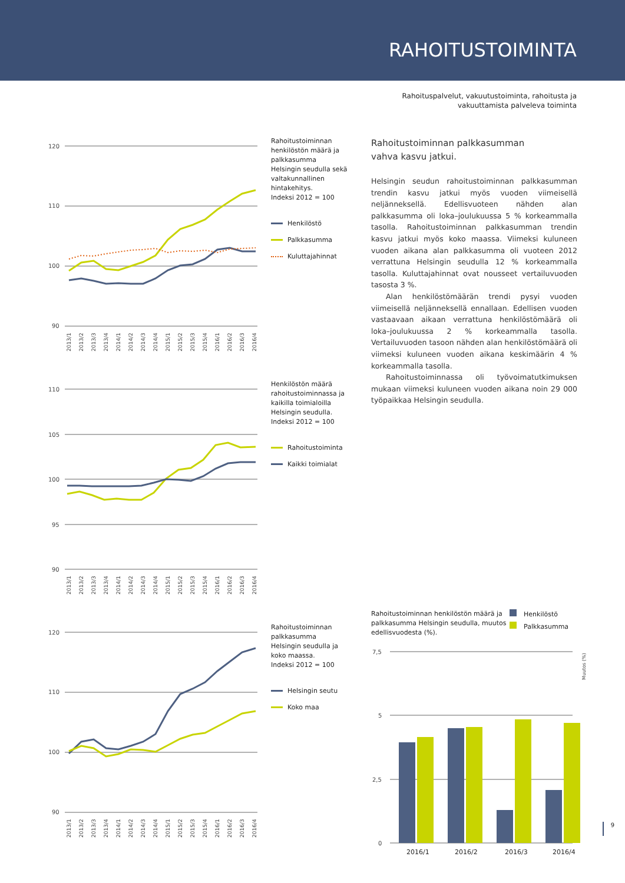RAHOITUSTOIMINTA
Rahoituspalvelut, vakuutustoiminta, rahoitusta ja
vakuuttamista palveleva toiminta
120
110
100
90
2013/1
2013/2
2013/3
2013/4
2014/1
2014/2
2014/3
2014/4
2015/1
2015/2
2015/3
2015/4
2016/1
2016/2
2016/3
2016/4
Rahoitustoiminnan henkilöstön määrä ja palkkasumma Helsingin seudulla sekä valtakunnallinen hintakehitys.
Indeksi 2012 = 100
Henkilöstö
Palkkasumma
Kuluttajahinnat
110
105
100
95
90
2013/1
2013/2
2013/3
2013/4
2014/1
2014/2
2014/3
2014/4
2015/1
2015/2
2015/3
2015/4
2016/1
2016/2
2016/3
2016/4
Henkilöstön määrä rahoitustoiminnassa ja kaikilla toimialoilla Helsingin seudulla.
Indeksi 2012 = 100
Rahoitustoiminta
Kaikki toimialat
120
110
100
90
2013/1
2013/2
2013/3
2013/4
2014/1
2014/2
2014/3
2014/4
2015/1
2015/2
2015/3
2015/4
2016/1
2016/2
2016/3
2016/4
Rahoitustoiminnan palkkasumma Helsingin seudulla ja koko maassa.
Indeksi 2012 = 100
Helsingin seutu
Koko maa
Rahoitustoiminnan palkkasumman
vahva kasvu jatkui.
Helsingin seudun rahoitustoiminnan palkkasumman trendin kasvu jatkui myös vuoden viimeisellä neljänneksellä. Edellisvuoteen nähden alan palkkasumma oli loka–joulukuussa 5 % korkeammalla tasolla. Rahoitustoiminnan palkkasumman trendin kasvu jatkui myös koko maassa. Viimeksi kuluneen vuoden aikana alan palkkasumma oli vuoteen 2012 verrattuna Helsingin seudulla 12 % korkeammalla tasolla. Kuluttajahinnat ovat nousseet vertailuvuoden tasosta 3 %.
Alan henkilöstömäärän trendi pysyi vuoden viimeisellä neljänneksellä ennallaan. Edellisen vuoden vastaavaan aikaan verrattuna henkilöstömäärä oli loka–joulukuussa 2 % korkeammalla tasolla. Vertailuvuoden tasoon nähden alan henkilöstömäärä oli viimeksi kuluneen vuoden aikana keskimäärin 4 % korkeammalla tasolla.
Rahoitustoiminnassa oli työvoimatutkimuksen mukaan viimeksi kuluneen vuoden aikana noin 29 000 työpaikkaa Helsingin seudulla.
Rahoitustoiminnan henkilöstön määrä ja palkkasumma Helsingin seudulla, muutos edellisvuodesta (%).
Henkilöstö
Palkkasumma
7,5
5
2,5
0
Muutos (%)
2016/1
2016/2
2016/3
2016/4
9